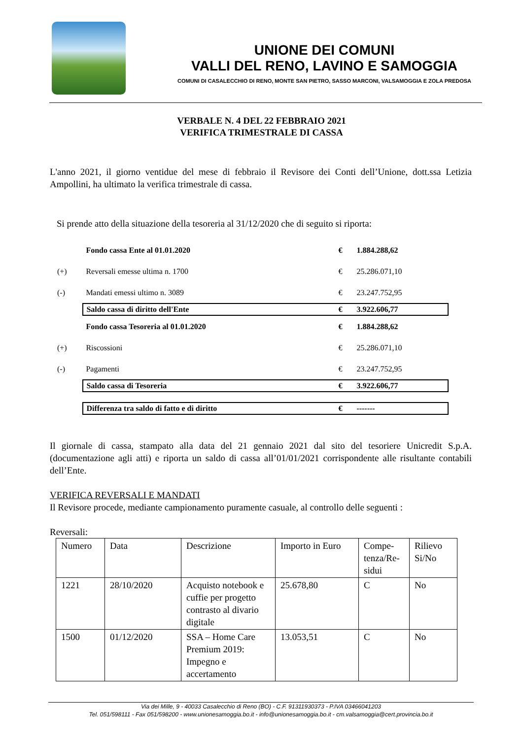UNIONE DEI COMUNI
VALLI DEL RENO, LAVINO E SAMOGGIA
COMUNI DI CASALECCHIO DI RENO, MONTE SAN PIETRO, SASSO MARCONI, VALSAMOGGIA E ZOLA PREDOSA
VERBALE N. 4 DEL 22 FEBBRAIO 2021
VERIFICA TRIMESTRALE DI CASSA
L'anno 2021, il giorno ventidue del mese di febbraio il Revisore dei Conti dell’Unione, dott.ssa Letizia Ampollini, ha ultimato la verifica trimestrale di cassa.
Si prende atto della situazione della tesoreria al 31/12/2020 che di seguito si riporta:
| | Fondo cassa Ente al 01.01.2020 | € | 1.884.288,62 |
| (+) | Reversali emesse ultima n. 1700 | € | 25.286.071,10 |
| (-) | Mandati emessi ultimo n. 3089 | € | 23.247.752,95 |
| | Saldo cassa di diritto dell'Ente | € | 3.922.606,77 |
| | Fondo cassa Tesoreria al 01.01.2020 | € | 1.884.288,62 |
| (+) | Riscossioni | € | 25.286.071,10 |
| (-) | Pagamenti | € | 23.247.752,95 |
| | Saldo cassa di Tesoreria | € | 3.922.606,77 |
| | Differenza tra saldo di fatto e di diritto | € | ------- |
Il giornale di cassa, stampato alla data del 21 gennaio 2021 dal sito del tesoriere Unicredit S.p.A. (documentazione agli atti) e riporta un saldo di cassa all’01/01/2021 corrispondente alle risultante contabili dell’Ente.
VERIFICA REVERSALI E MANDATI
Il Revisore procede, mediante campionamento puramente casuale, al controllo delle seguenti :
Reversali:
| Numero | Data | Descrizione | Importo in Euro | Compe-tenza/Re-sidui | Rilievo Si/No |
| 1221 | 28/10/2020 | Acquisto notebook e cuffie per progetto contrasto al divario digitale | 25.678,80 | C | No |
| 1500 | 01/12/2020 | SSA – Home Care Premium 2019: Impegno e accertamento | 13.053,51 | C | No |
Via dei Mille, 9 - 40033 Casalecchio di Reno (BO) - C.F. 91311930373 - P.IVA 03466041203
Tel. 051/598111 - Fax 051/598200 - www.unionesamoggia.bo.it - info@unionesamoggia.bo.it - cm.valsamoggia@cert.provincia.bo.it